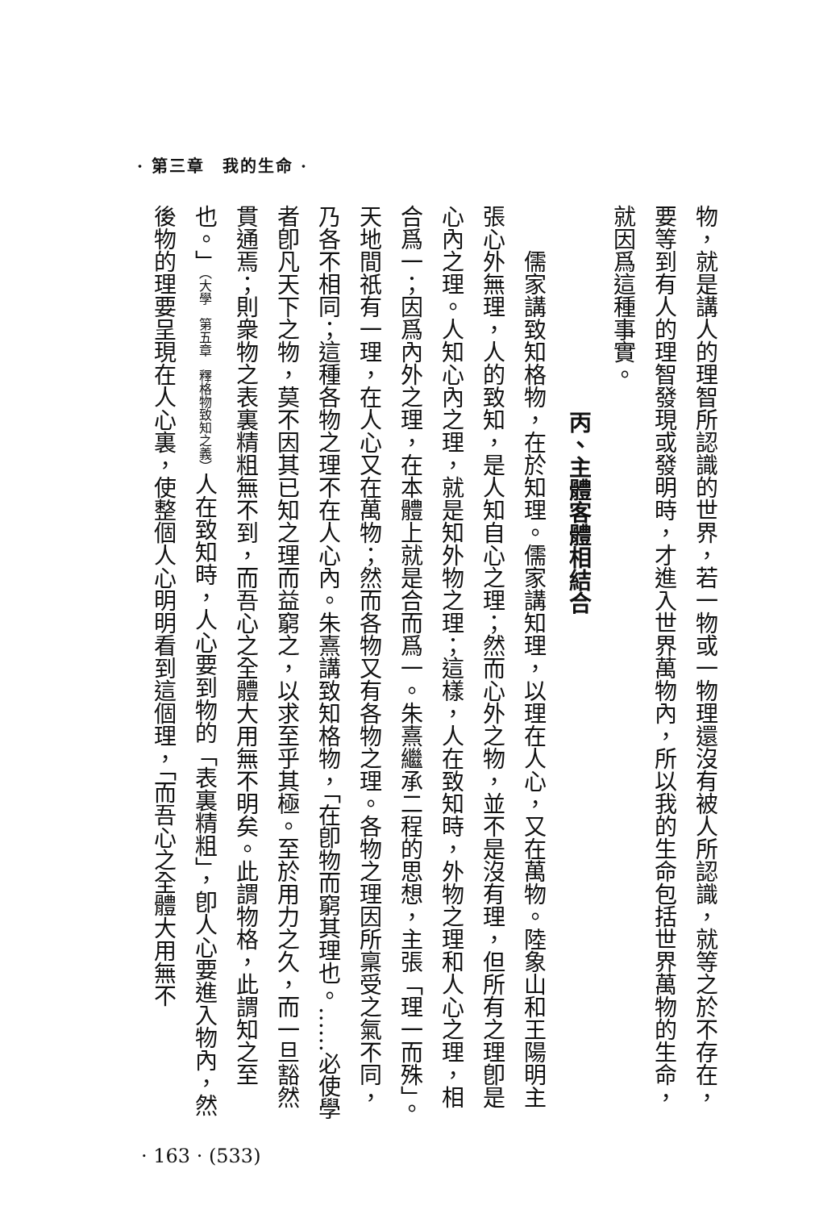· 第三章　我的生命 ·
物，就是講人的理智所認識的世界，若一物或一物理還沒有被人所認識，就等之於不存在，要等到有人的理智發現或發明時，才進入世界萬物內，所以我的生命包括世界萬物的生命，就因爲這種事實。
丙、主體客體相結合
儒家講致知格物，在於知理。儒家講知理，以理在人心，又在萬物。陸象山和王陽明主張心外無理，人的致知，是人知自心之理；然而心外之物，並不是沒有理，但所有之理卽是心內之理。人知心內之理，就是知外物之理；這樣，人在致知時，外物之理和人心之理，相合爲一；因爲內外之理，在本體上就是合而爲一。朱熹繼承二程的思想，主張「理一而殊」。天地間祇有一理，在人心又在萬物；然而各物又有各物之理。各物之理因所稟受之氣不同，乃各不相同；這種各物之理不在人心內。朱熹講致知格物，「在卽物而窮其理也。……必使學者卽凡天下之物，莫不因其已知之理而益窮之，以求至乎其極。至於用力之久，而一旦豁然貫通焉；則衆物之表裏精粗無不到，而吾心之全體大用無不明矣。此謂物格，此謂知之至也。」（大學　第五章　釋格物致知之義）人在致知時，人心要到物的「表裏精粗」，卽人心要進入物內，然後物的理要呈現在人心裏，使整個人心明明看到這個理，「而吾心之全體大用無不
· 163 · (533)